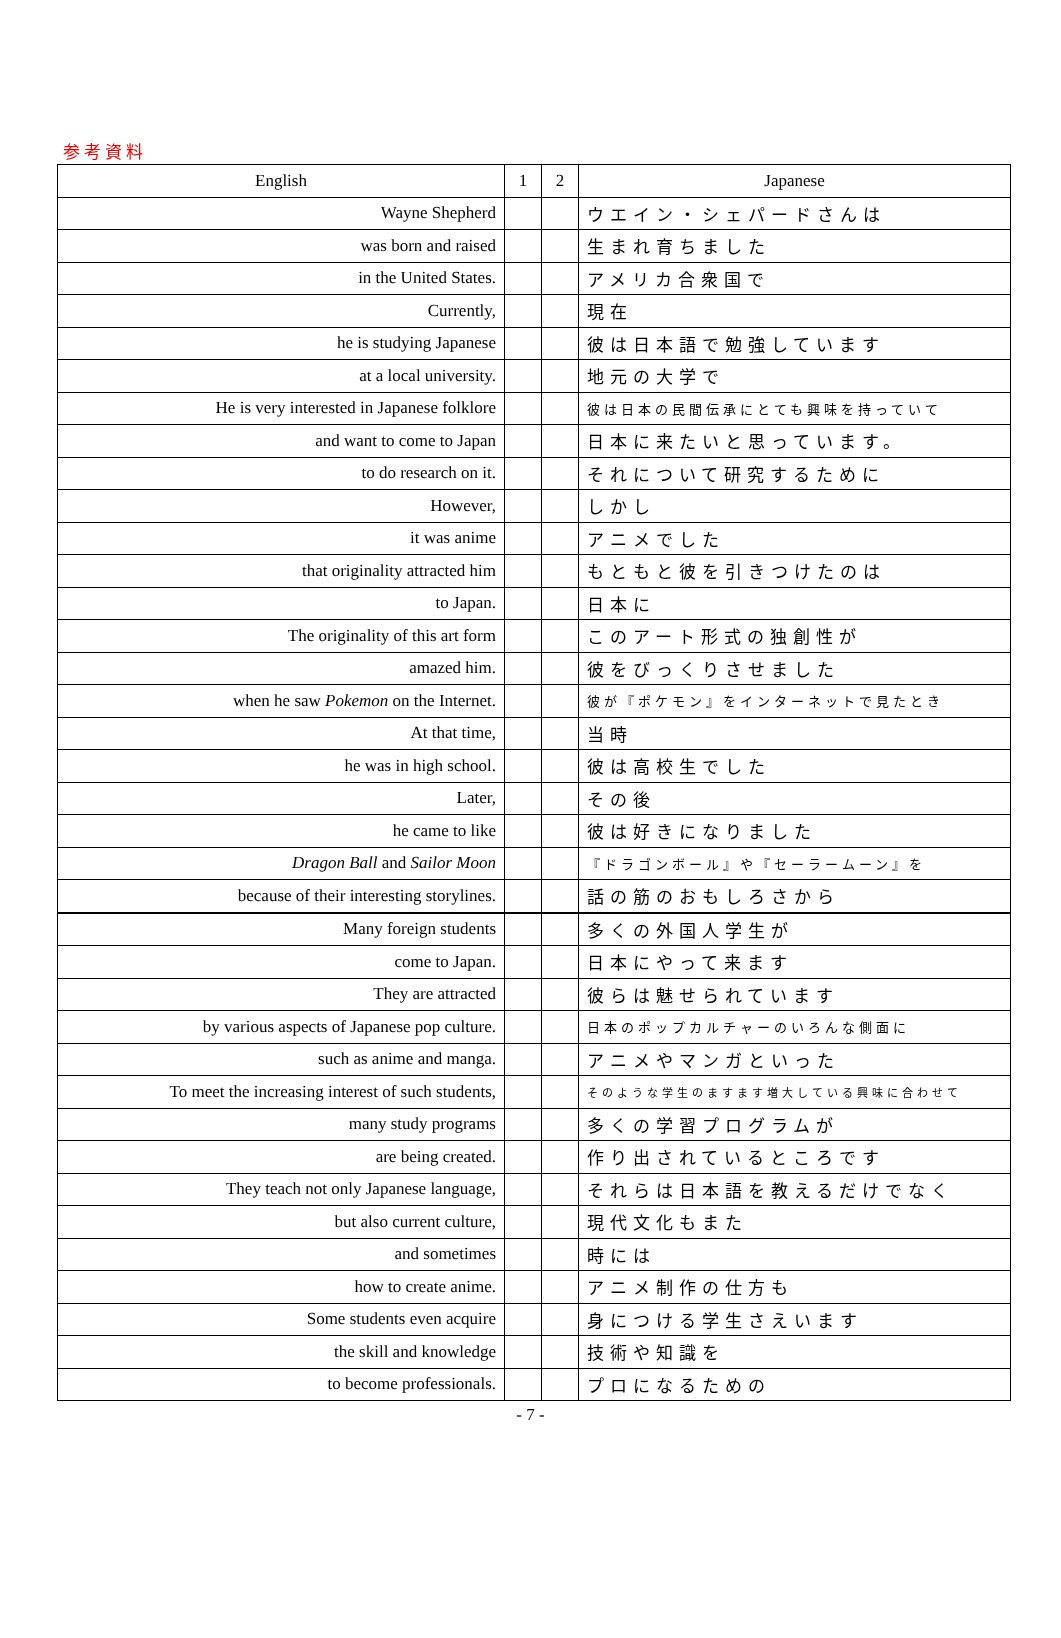参考資料
| English | 1 | 2 | Japanese |
| --- | --- | --- | --- |
| Wayne Shepherd | | | ウエイン・シェパードさんは |
| was born and raised | | | 生まれ育ちました |
| in the United States. | | | アメリカ合衆国で |
| Currently, | | | 現在 |
| he is studying Japanese | | | 彼は日本語で勉強しています |
| at a local university. | | | 地元の大学で |
| He is very interested in Japanese folklore | | | 彼は日本の民間伝承にとても興味を持っていて |
| and want to come to Japan | | | 日本に来たいと思っています。 |
| to do research on it. | | | それについて研究するために |
| However, | | | しかし |
| it was anime | | | アニメでした |
| that originality attracted him | | | もともと彼を引きつけたのは |
| to Japan. | | | 日本に |
| The originality of this art form | | | このアート形式の独創性が |
| amazed him. | | | 彼をびっくりさせました |
| when he saw Pokemon on the Internet. | | | 彼が『ポケモン』をインターネットで見たとき |
| At that time, | | | 当時 |
| he was in high school. | | | 彼は高校生でした |
| Later, | | | その後 |
| he came to like | | | 彼は好きになりました |
| Dragon Ball and Sailor Moon | | | 『ドラゴンボール』や『セーラームーン』を |
| because of their interesting storylines. | | | 話の筋のおもしろさから |
| Many foreign students | | | 多くの外国人学生が |
| come to Japan. | | | 日本にやって来ます |
| They are attracted | | | 彼らは魅せられています |
| by various aspects of Japanese pop culture. | | | 日本のポップカルチャーのいろんな側面に |
| such as anime and manga. | | | アニメやマンガといった |
| To meet the increasing interest of such students, | | | そのような学生のますます増大している興味に合わせて |
| many study programs | | | 多くの学習プログラムが |
| are being created. | | | 作り出されているところです |
| They teach not only Japanese language, | | | それらは日本語を教えるだけでなく |
| but also current culture, | | | 現代文化もまた |
| and sometimes | | | 時には |
| how to create anime. | | | アニメ制作の仕方も |
| Some students even acquire | | | 身につける学生さえいます |
| the skill and knowledge | | | 技術や知識を |
| to become professionals. | | | プロになるための |
- 7 -